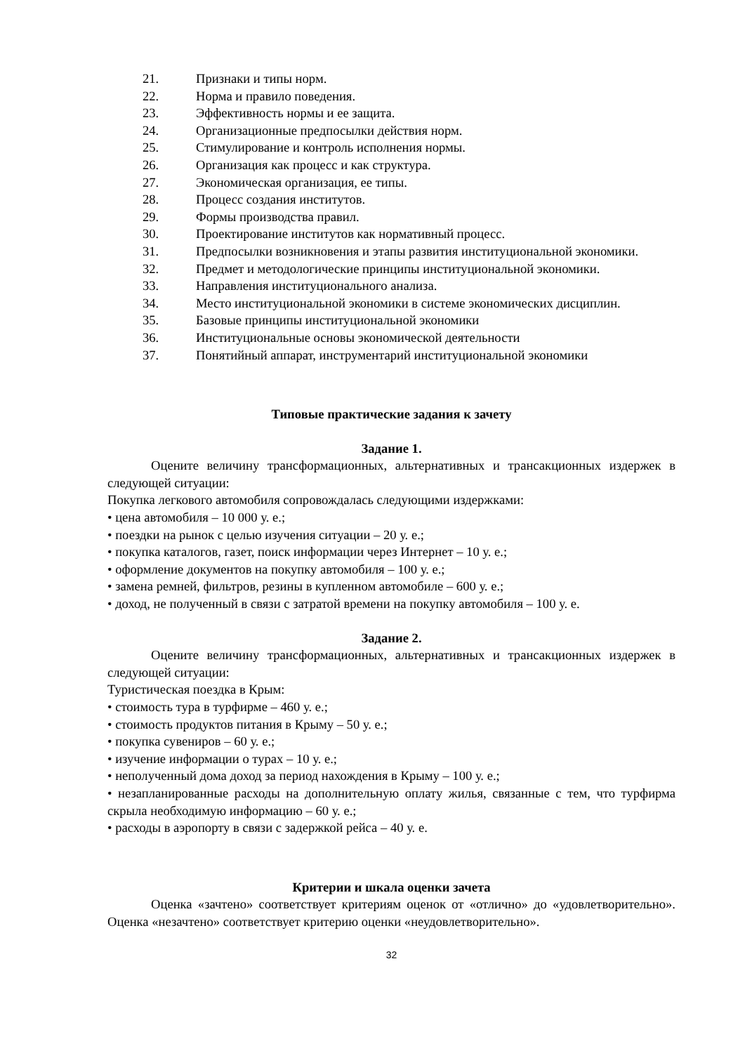21. Признаки и типы норм.
22. Норма и правило поведения.
23. Эффективность нормы и ее защита.
24. Организационные предпосылки действия норм.
25. Стимулирование и контроль исполнения нормы.
26. Организация как процесс и как структура.
27. Экономическая организация, ее типы.
28. Процесс создания институтов.
29. Формы производства правил.
30. Проектирование институтов как нормативный процесс.
31. Предпосылки возникновения и этапы развития институциональной экономики.
32. Предмет и методологические принципы институциональной экономики.
33. Направления институционального анализа.
34. Место институциональной экономики в системе экономических дисциплин.
35. Базовые принципы институциональной экономики
36. Институциональные основы экономической деятельности
37. Понятийный аппарат, инструментарий институциональной экономики
Типовые практические задания к зачету
Задание 1.
Оцените величину трансформационных, альтернативных и трансакционных издержек в следующей ситуации:
Покупка легкового автомобиля сопровождалась следующими издержками:
• цена автомобиля – 10 000 у. е.;
• поездки на рынок с целью изучения ситуации – 20 у. е.;
• покупка каталогов, газет, поиск информации через Интернет – 10 у. е.;
• оформление документов на покупку автомобиля – 100 у. е.;
• замена ремней, фильтров, резины в купленном автомобиле – 600 у. е.;
• доход, не полученный в связи с затратой времени на покупку автомобиля – 100 у. е.
Задание 2.
Оцените величину трансформационных, альтернативных и трансакционных издержек в следующей ситуации:
Туристическая поездка в Крым:
• стоимость тура в турфирме – 460 у. е.;
• стоимость продуктов питания в Крыму – 50 у. е.;
• покупка сувениров – 60 у. е.;
• изучение информации о турах – 10 у. е.;
• неполученный дома доход за период нахождения в Крыму – 100 у. е.;
• незапланированные расходы на дополнительную оплату жилья, связанные с тем, что турфирма скрыла необходимую информацию – 60 у. е.;
• расходы в аэропорту в связи с задержкой рейса – 40 у. е.
Критерии и шкала оценки зачета
Оценка «зачтено» соответствует критериям оценок от «отлично» до «удовлетворительно». Оценка «незачтено» соответствует критерию оценки «неудовлетворительно».
32